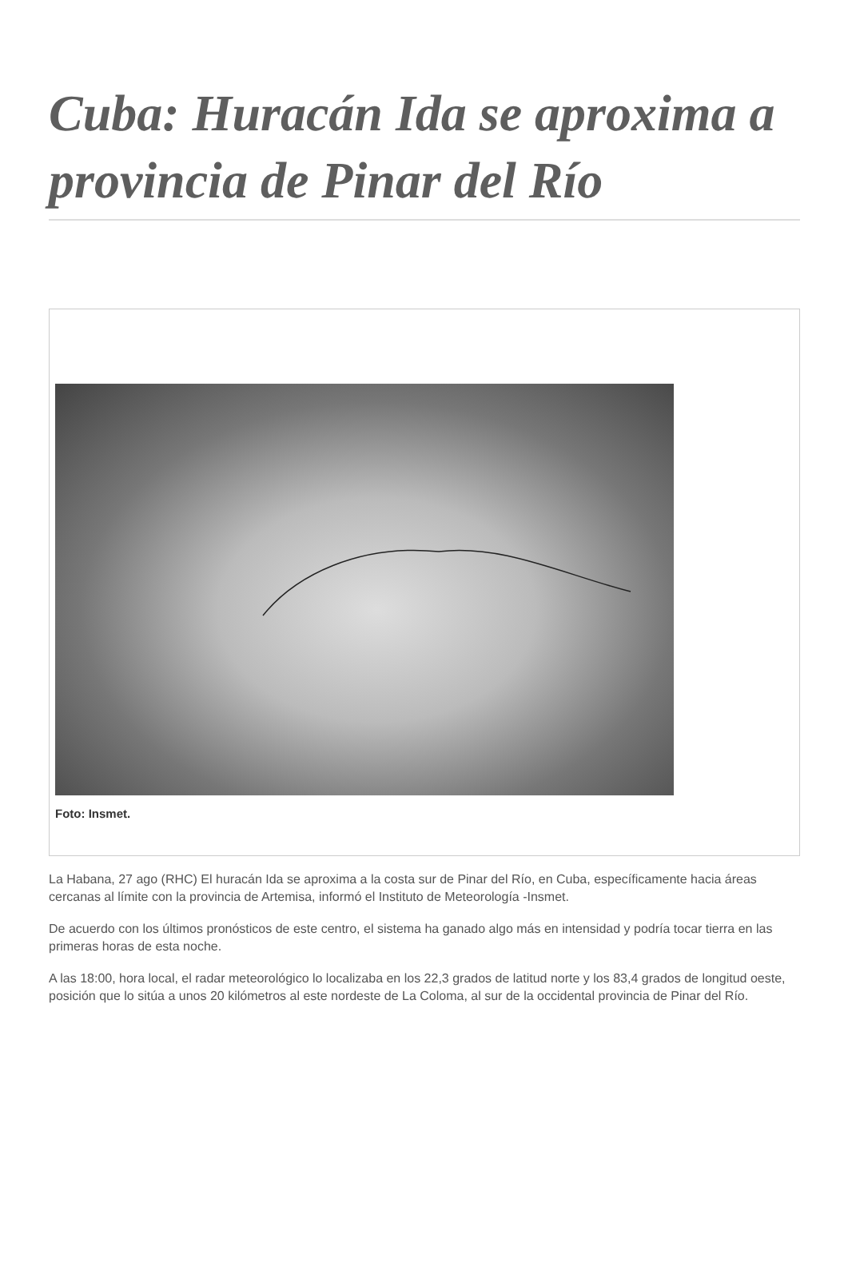Cuba: Huracán Ida se aproxima a provincia de Pinar del Río
Foto: Insmet.
La Habana, 27 ago (RHC) El huracán Ida se aproxima a la costa sur de Pinar del Río, en Cuba, específicamente hacia áreas cercanas al límite con la provincia de Artemisa, informó el Instituto de Meteorología -Insmet.
De acuerdo con los últimos pronósticos de este centro, el sistema ha ganado algo más en intensidad y podría tocar tierra en las primeras horas de esta noche.
A las 18:00, hora local, el radar meteorológico lo localizaba en los 22,3 grados de latitud norte y los 83,4 grados de longitud oeste, posición que lo sitúa a unos 20 kilómetros al este nordeste de La Coloma, al sur de la occidental provincia de Pinar del Río.